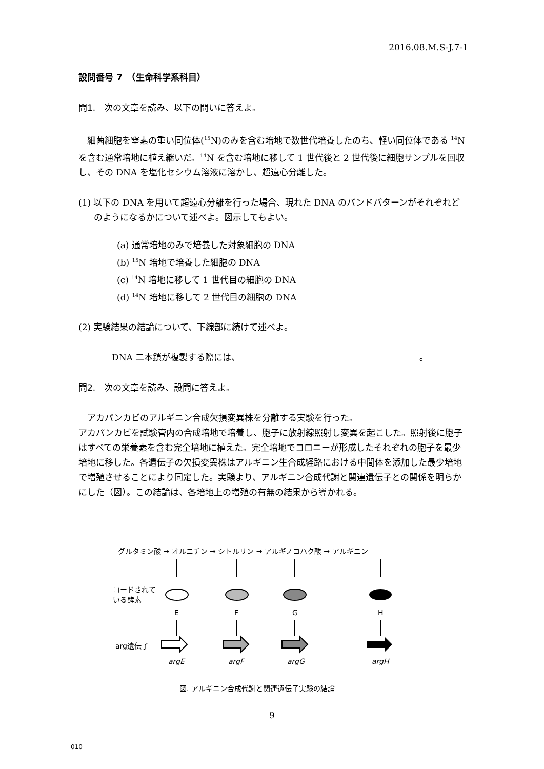2016.08.M.S-J.7-1
設問番号 7　（生命科学系科目）
問1.　次の文章を読み、以下の問いに答えよ。
　細菌細胞を窒素の重い同位体(<sup>15</sup>N)のみを含む培地で数世代培養したのち、軽い同位体である <sup>14</sup>N を含む通常培地に植え継いだ。<sup>14</sup>N を含む培地に移して 1 世代後と 2 世代後に細胞サンプルを回収し、その DNA を塩化セシウム溶液に溶かし、超遠心分離した。
(1) 以下の DNA を用いて超遠心分離を行った場合、現れた DNA のバンドパターンがそれぞれどのようになるかについて述べよ。図示してもよい。
(a) 通常培地のみで培養した対象細胞の DNA
(b) <sup>15</sup>N 培地で培養した細胞の DNA
(c) <sup>14</sup>N 培地に移して 1 世代目の細胞の DNA
(d) <sup>14</sup>N 培地に移して 2 世代目の細胞の DNA
(2) 実験結果の結論について、下線部に続けて述べよ。
DNA 二本鎖が複製する際には、 。
問2.　次の文章を読み、設問に答えよ。
　アカパンカビのアルギニン合成欠損変異株を分離する実験を行った。
アカパンカビを試験管内の合成培地で培養し、胞子に放射線照射し変異を起こした。照射後に胞子はすべての栄養素を含む完全培地に植えた。完全培地でコロニーが形成したそれぞれの胞子を最少培地に移した。各遺伝子の欠損変異株はアルギニン生合成経路における中間体を添加した最少培地で増殖させることにより同定した。実験より、アルギニン合成代謝と関連遺伝子との関係を明らかにした（図）。この結論は、各培地上の増殖の有無の結果から導かれる。
グルタミン酸 → オルニチン → シトルリン → アルギノコハク酸 → アルギニン
コードされて
いる酵素
E
F
G
H
arg遺伝子
argE
argF
argG
argH
図. アルギニン合成代謝と関連遺伝子実験の結論
9
010